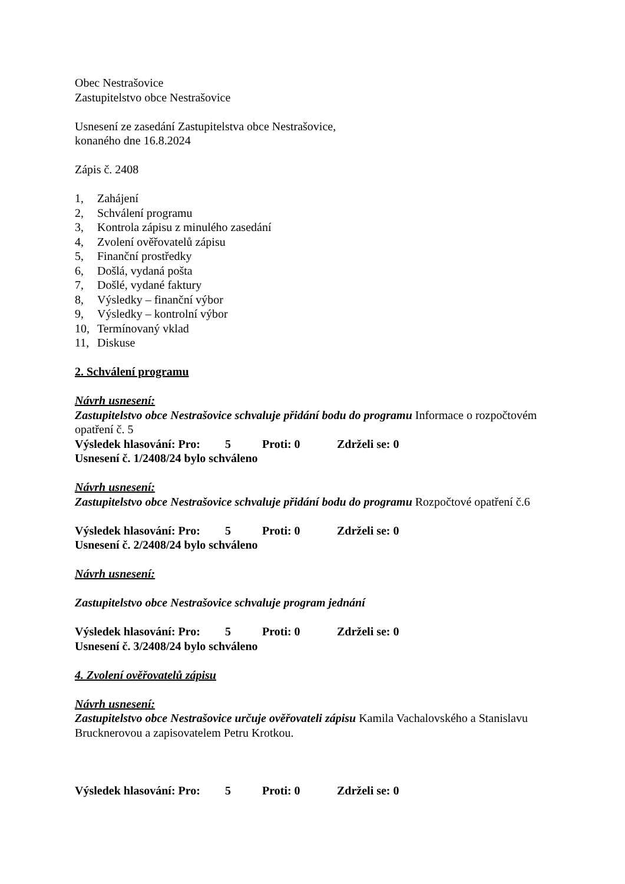Obec Nestrašovice
Zastupitelstvo obce Nestrašovice
Usnesení ze zasedání Zastupitelstva obce Nestrašovice,
konaného dne 16.8.2024
Zápis č. 2408
1, Zahájení
2, Schválení programu
3, Kontrola zápisu z minulého zasedání
4, Zvolení ověřovatelů zápisu
5, Finanční prostředky
6, Došlá, vydaná pošta
7, Došlé, vydané faktury
8, Výsledky – finanční výbor
9, Výsledky – kontrolní výbor
10, Termínovaný vklad
11, Diskuse
2. Schválení programu
Návrh usnesení:
Zastupitelstvo obce Nestrašovice schvaluje přidání bodu do programu Informace o rozpočtovém opatření č. 5
Výsledek hlasování: Pro: 5 Proti: 0 Zdrželi se: 0
Usnesení č. 1/2408/24 bylo schváleno
Návrh usnesení:
Zastupitelstvo obce Nestrašovice schvaluje přidání bodu do programu Rozpočtové opatření č.6
Výsledek hlasování: Pro: 5 Proti: 0 Zdrželi se: 0
Usnesení č. 2/2408/24 bylo schváleno
Návrh usnesení:
Zastupitelstvo obce Nestrašovice schvaluje program jednání
Výsledek hlasování: Pro: 5 Proti: 0 Zdrželi se: 0
Usnesení č. 3/2408/24 bylo schváleno
4. Zvolení ověřovatelů zápisu
Návrh usnesení:
Zastupitelstvo obce Nestrašovice určuje ověřovateli zápisu Kamila Vachalovského a Stanislavu Brucknerovou a zapisovatelem Petru Krotkou.
Výsledek hlasování: Pro: 5 Proti: 0 Zdrželi se: 0